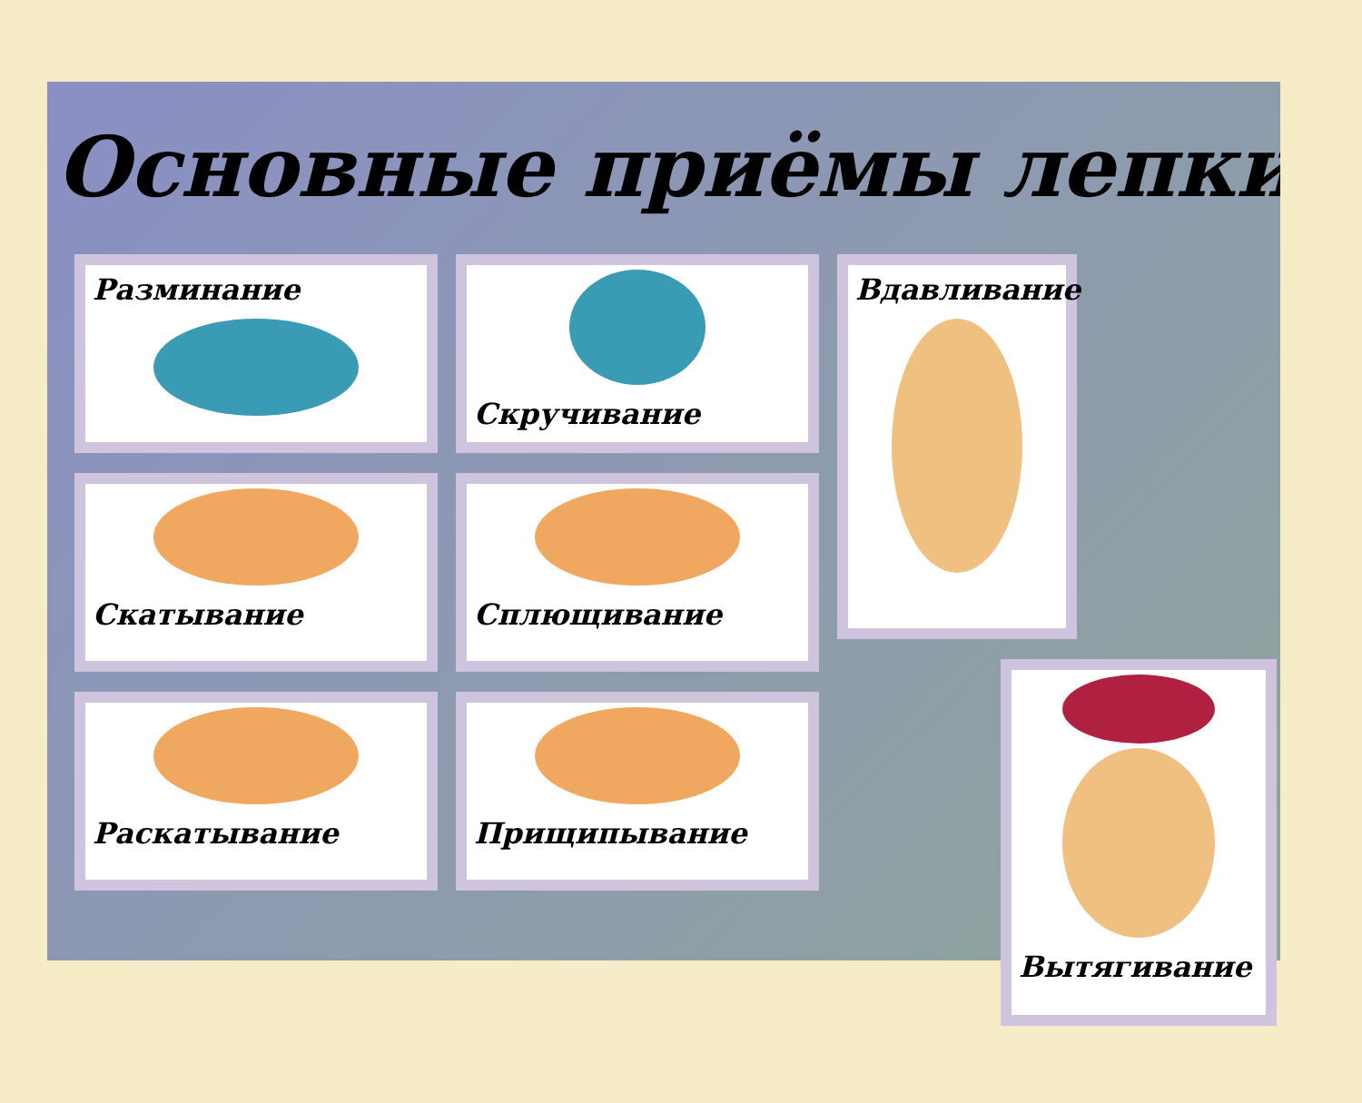Основные приёмы лепки
Разминание
Скатывание
Раскатывание
Скручивание
Сплющивание
Прищипывание
Вдавливание
Вытягивание